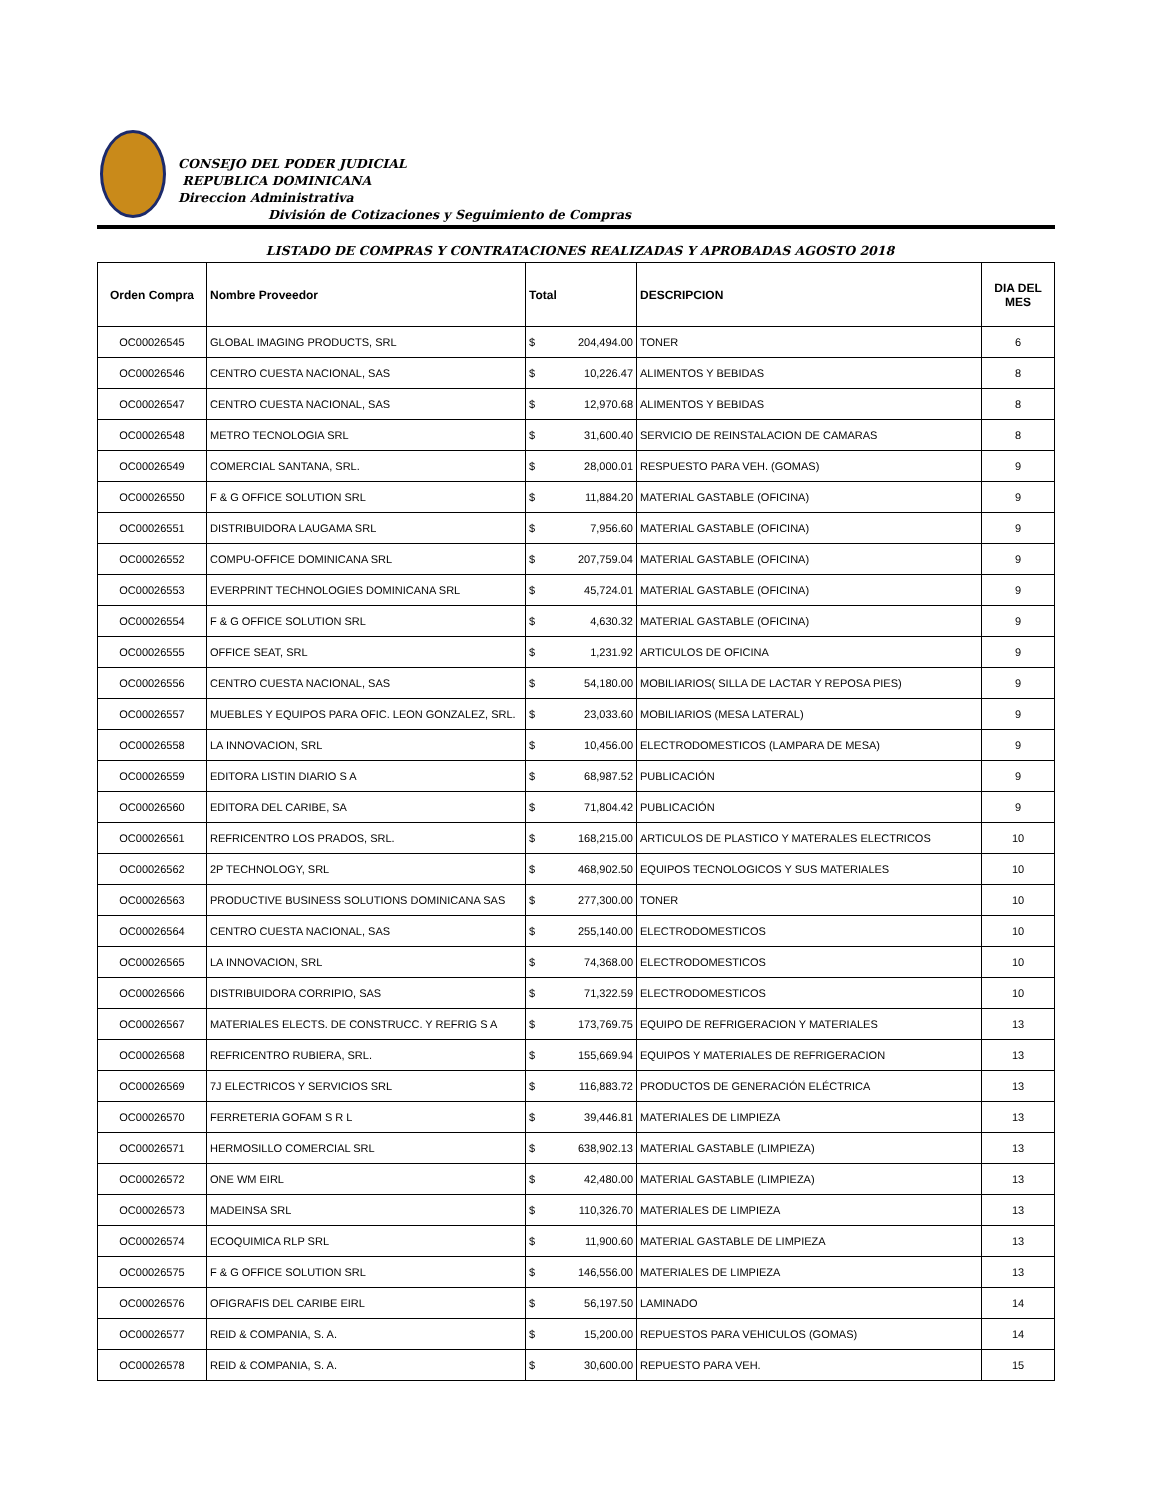CONSEJO DEL PODER JUDICIAL
REPUBLICA DOMINICANA
Direccion Administrativa
División de Cotizaciones y Seguimiento de Compras
LISTADO DE COMPRAS Y CONTRATACIONES REALIZADAS Y APROBADAS AGOSTO 2018
| Orden Compra | Nombre Proveedor | Total | | DESCRIPCION | DIA DEL MES |
| --- | --- | --- | --- | --- | --- |
| OC00026545 | GLOBAL IMAGING PRODUCTS, SRL | $ | 204,494.00 | TONER | 6 |
| OC00026546 | CENTRO CUESTA NACIONAL, SAS | $ | 10,226.47 | ALIMENTOS Y BEBIDAS | 8 |
| OC00026547 | CENTRO CUESTA NACIONAL, SAS | $ | 12,970.68 | ALIMENTOS Y BEBIDAS | 8 |
| OC00026548 | METRO TECNOLOGIA SRL | $ | 31,600.40 | SERVICIO DE REINSTALACION DE CAMARAS | 8 |
| OC00026549 | COMERCIAL SANTANA, SRL. | $ | 28,000.01 | RESPUESTO PARA VEH. (GOMAS) | 9 |
| OC00026550 | F & G OFFICE SOLUTION SRL | $ | 11,884.20 | MATERIAL GASTABLE (OFICINA) | 9 |
| OC00026551 | DISTRIBUIDORA LAUGAMA SRL | $ | 7,956.60 | MATERIAL GASTABLE (OFICINA) | 9 |
| OC00026552 | COMPU-OFFICE DOMINICANA SRL | $ | 207,759.04 | MATERIAL GASTABLE (OFICINA) | 9 |
| OC00026553 | EVERPRINT TECHNOLOGIES DOMINICANA SRL | $ | 45,724.01 | MATERIAL GASTABLE (OFICINA) | 9 |
| OC00026554 | F & G OFFICE SOLUTION SRL | $ | 4,630.32 | MATERIAL GASTABLE (OFICINA) | 9 |
| OC00026555 | OFFICE SEAT, SRL | $ | 1,231.92 | ARTICULOS DE OFICINA | 9 |
| OC00026556 | CENTRO CUESTA NACIONAL, SAS | $ | 54,180.00 | MOBILIARIOS( SILLA DE LACTAR Y REPOSA PIES) | 9 |
| OC00026557 | MUEBLES Y EQUIPOS PARA OFIC. LEON GONZALEZ, SRL. | $ | 23,033.60 | MOBILIARIOS (MESA LATERAL) | 9 |
| OC00026558 | LA INNOVACION, SRL | $ | 10,456.00 | ELECTRODOMESTICOS (LAMPARA DE MESA) | 9 |
| OC00026559 | EDITORA LISTIN DIARIO S A | $ | 68,987.52 | PUBLICACIÓN | 9 |
| OC00026560 | EDITORA DEL CARIBE, SA | $ | 71,804.42 | PUBLICACIÓN | 9 |
| OC00026561 | REFRICENTRO LOS PRADOS, SRL. | $ | 168,215.00 | ARTICULOS DE PLASTICO Y MATERALES ELECTRICOS | 10 |
| OC00026562 | 2P TECHNOLOGY, SRL | $ | 468,902.50 | EQUIPOS TECNOLOGICOS Y SUS MATERIALES | 10 |
| OC00026563 | PRODUCTIVE BUSINESS SOLUTIONS DOMINICANA SAS | $ | 277,300.00 | TONER | 10 |
| OC00026564 | CENTRO CUESTA NACIONAL, SAS | $ | 255,140.00 | ELECTRODOMESTICOS | 10 |
| OC00026565 | LA INNOVACION, SRL | $ | 74,368.00 | ELECTRODOMESTICOS | 10 |
| OC00026566 | DISTRIBUIDORA CORRIPIO, SAS | $ | 71,322.59 | ELECTRODOMESTICOS | 10 |
| OC00026567 | MATERIALES ELECTS. DE CONSTRUCC. Y REFRIG S A | $ | 173,769.75 | EQUIPO DE REFRIGERACION Y MATERIALES | 13 |
| OC00026568 | REFRICENTRO RUBIERA, SRL. | $ | 155,669.94 | EQUIPOS Y MATERIALES DE REFRIGERACION | 13 |
| OC00026569 | 7J ELECTRICOS Y SERVICIOS SRL | $ | 116,883.72 | PRODUCTOS DE GENERACIÓN ELÉCTRICA | 13 |
| OC00026570 | FERRETERIA GOFAM S R L | $ | 39,446.81 | MATERIALES DE LIMPIEZA | 13 |
| OC00026571 | HERMOSILLO COMERCIAL SRL | $ | 638,902.13 | MATERIAL GASTABLE (LIMPIEZA) | 13 |
| OC00026572 | ONE WM EIRL | $ | 42,480.00 | MATERIAL GASTABLE (LIMPIEZA) | 13 |
| OC00026573 | MADEINSA SRL | $ | 110,326.70 | MATERIALES DE LIMPIEZA | 13 |
| OC00026574 | ECOQUIMICA RLP SRL | $ | 11,900.60 | MATERIAL GASTABLE DE LIMPIEZA | 13 |
| OC00026575 | F & G OFFICE SOLUTION SRL | $ | 146,556.00 | MATERIALES DE LIMPIEZA | 13 |
| OC00026576 | OFIGRAFIS DEL CARIBE EIRL | $ | 56,197.50 | LAMINADO | 14 |
| OC00026577 | REID & COMPANIA, S. A. | $ | 15,200.00 | REPUESTOS PARA VEHICULOS (GOMAS) | 14 |
| OC00026578 | REID & COMPANIA, S. A. | $ | 30,600.00 | REPUESTO PARA VEH. | 15 |